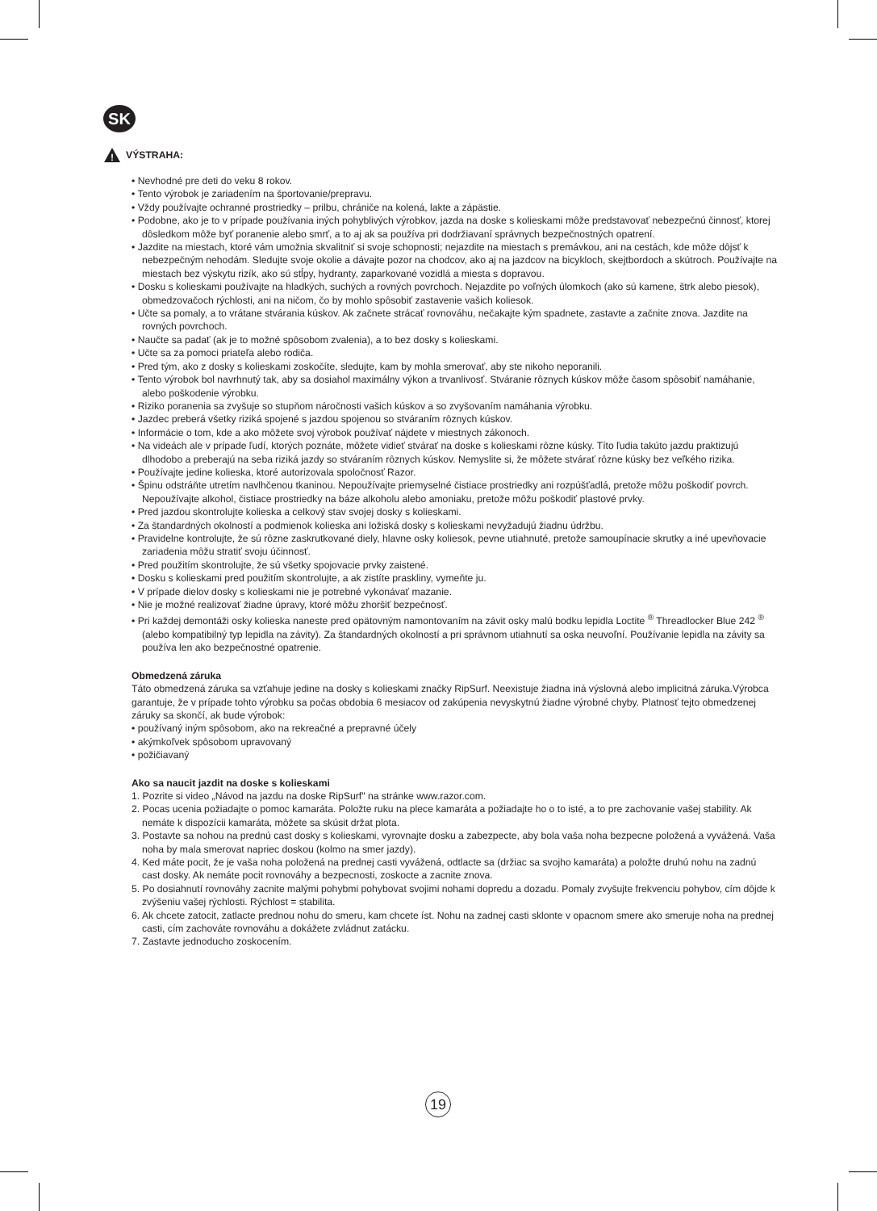SK
!
VÝSTRAHA:
• Nevhodné pre deti do veku 8 rokov.
• Tento výrobok je zariadením na športovanie/prepravu.
• Vždy používajte ochranné prostriedky – prilbu, chrániče na kolená, lakte a zápästie.
• Podobne, ako je to v prípade používania iných pohyblivých výrobkov, jazda na doske s kolieskami môže predstavovať nebezpečnú činnosť, ktorej dôsledkom môže byť poranenie alebo smrť, a to aj ak sa používa pri dodržiavaní správnych bezpečnostných opatrení.
• Jazdite na miestach, ktoré vám umožnia skvalitniť si svoje schopnosti; nejazdite na miestach s premávkou, ani na cestách, kde môže dôjsť k nebezpečným nehodám. Sledujte svoje okolie a dávajte pozor na chodcov, ako aj na jazdcov na bicykloch, skejtbordoch a skútroch. Používajte na miestach bez výskytu rizík, ako sú stĺpy, hydranty, zaparkované vozidlá a miesta s dopravou.
• Dosku s kolieskami používajte na hladkých, suchých a rovných povrchoch. Nejazdite po voľných úlomkoch (ako sú kamene, štrk alebo piesok), obmedzovačoch rýchlosti, ani na ničom, čo by mohlo spôsobiť zastavenie vašich koliesok.
• Učte sa pomaly, a to vrátane stvárania kúskov. Ak začnete strácať rovnováhu, nečakajte kým spadnete, zastavte a začnite znova. Jazdite na rovných povrchoch.
• Naučte sa padať (ak je to možné spôsobom zvalenia), a to bez dosky s kolieskami.
• Učte sa za pomoci priateľa alebo rodiča.
• Pred tým, ako z dosky s kolieskami zoskočíte, sledujte, kam by mohla smerovať, aby ste nikoho neporanili.
• Tento výrobok bol navrhnutý tak, aby sa dosiahol maximálny výkon a trvanlivosť. Stváranie rôznych kúskov môže časom spôsobiť namáhanie, alebo poškodenie výrobku.
• Riziko poranenia sa zvyšuje so stupňom náročnosti vašich kúskov a so zvyšovaním namáhania výrobku.
• Jazdec preberá všetky riziká spojené s jazdou spojenou so stváraním rôznych kúskov.
• Informácie o tom, kde a ako môžete svoj výrobok používať nájdete v miestnych zákonoch.
• Na videách ale v prípade ľudí, ktorých poznáte, môžete vidieť stvárať na doske s kolieskami rôzne kúsky. Títo ľudia takúto jazdu praktizujú dlhodobo a preberajú na seba riziká jazdy so stváraním rôznych kúskov. Nemyslite si, že môžete stvárať rôzne kúsky bez veľkého rizika.
• Používajte jedine kolieska, ktoré autorizovala spoločnosť Razor.
• Špinu odstráňte utretím navlhčenou tkaninou. Nepoužívajte priemyselné čistiace prostriedky ani rozpúšťadlá, pretože môžu poškodiť povrch. Nepoužívajte alkohol, čistiace prostriedky na báze alkoholu alebo amoniaku, pretože môžu poškodiť plastové prvky.
• Pred jazdou skontrolujte kolieska a celkový stav svojej dosky s kolieskami.
• Za štandardných okolností a podmienok kolieska ani ložiská dosky s kolieskami nevyžadujú žiadnu údržbu.
• Pravidelne kontrolujte, že sú rôzne zaskrutkované diely, hlavne osky koliesok, pevne utiahnuté, pretože samoupínacie skrutky a iné upevňovacie zariadenia môžu stratiť svoju účinnosť.
• Pred použitím skontrolujte, že sú všetky spojovacie prvky zaistené.
• Dosku s kolieskami pred použitím skontrolujte, a ak zistíte praskliny, vymeňte ju.
• V prípade dielov dosky s kolieskami nie je potrebné vykonávať mazanie.
• Nie je možné realizovať žiadne úpravy, ktoré môžu zhoršiť bezpečnosť.
• Pri každej demontáži osky kolieska naneste pred opätovným namontovaním na závit osky malú bodku lepidla Loctite <sup>®</sup> Threadlocker Blue 242 <sup>®</sup> (alebo kompatibilný typ lepidla na závity). Za štandardných okolností a pri správnom utiahnutí sa oska neuvoľní. Používanie lepidla na závity sa používa len ako bezpečnostné opatrenie.
Obmedzená záruka
Táto obmedzená záruka sa vzťahuje jedine na dosky s kolieskami značky RipSurf. Neexistuje žiadna iná výslovná alebo implicitná záruka.Výrobca garantuje, že v prípade tohto výrobku sa počas obdobia 6 mesiacov od zakúpenia nevyskytnú žiadne výrobné chyby. Platnosť tejto obmedzenej záruky sa skončí, ak bude výrobok:
• používaný iným spôsobom, ako na rekreačné a prepravné účely
• akýmkoľvek spôsobom upravovaný
• požičiavaný
Ako sa naucit jazdit na doske s kolieskami
1. Pozrite si video „Návod na jazdu na doske RipSurf" na stránke www.razor.com.
2. Pocas ucenia požiadajte o pomoc kamaráta. Položte ruku na plece kamaráta a požiadajte ho o to isté, a to pre zachovanie vašej stability. Ak nemáte k dispozícii kamaráta, môžete sa skúsit držat plota.
3. Postavte sa nohou na prednú cast dosky s kolieskami, vyrovnajte dosku a zabezpecte, aby bola vaša noha bezpecne položená a vyvážená. Vaša noha by mala smerovat napriec doskou (kolmo na smer jazdy).
4. Ked máte pocit, že je vaša noha položená na prednej casti vyvážená, odtlacte sa (držiac sa svojho kamaráta) a položte druhú nohu na zadnú cast dosky. Ak nemáte pocit rovnováhy a bezpecnosti, zoskocte a zacnite znova.
5. Po dosiahnutí rovnováhy zacnite malými pohybmi pohybovat svojimi nohami dopredu a dozadu. Pomaly zvyšujte frekvenciu pohybov, cím dôjde k zvýšeniu vašej rýchlosti. Rýchlost = stabilita.
6. Ak chcete zatocit, zatlacte prednou nohu do smeru, kam chcete íst. Nohu na zadnej casti sklonte v opacnom smere ako smeruje noha na prednej casti, cím zachováte rovnováhu a dokážete zvládnut zatácku.
7. Zastavte jednoducho zoskocením.
19